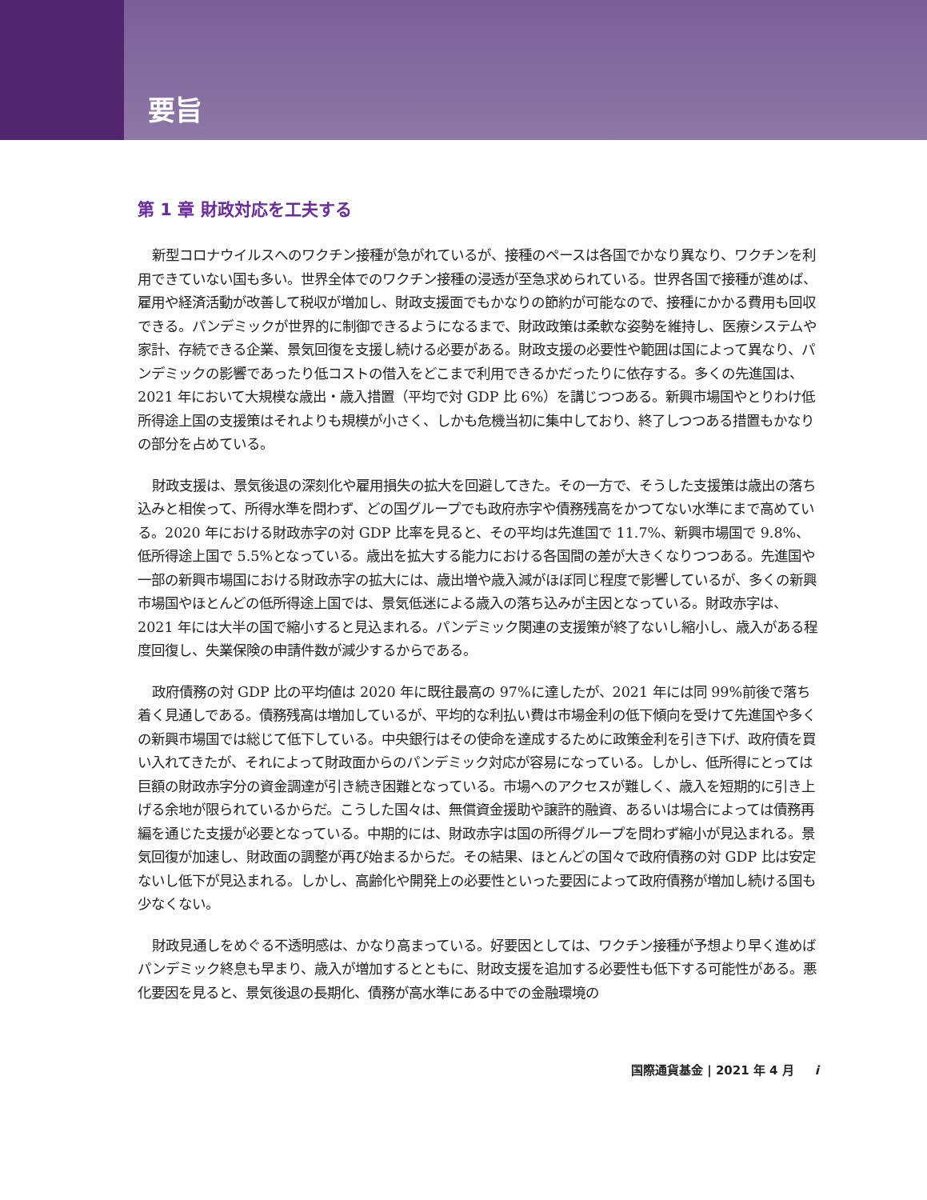要旨
第 1 章 財政対応を工夫する
新型コロナウイルスへのワクチン接種が急がれているが、接種のペースは各国でかなり異なり、ワクチンを利用できていない国も多い。世界全体でのワクチン接種の浸透が至急求められている。世界各国で接種が進めば、雇用や経済活動が改善して税収が増加し、財政支援面でもかなりの節約が可能なので、接種にかかる費用も回収できる。パンデミックが世界的に制御できるようになるまで、財政政策は柔軟な姿勢を維持し、医療システムや家計、存続できる企業、景気回復を支援し続ける必要がある。財政支援の必要性や範囲は国によって異なり、パンデミックの影響であったり低コストの借入をどこまで利用できるかだったりに依存する。多くの先進国は、2021 年において大規模な歳出・歳入措置（平均で対 GDP 比 6%）を講じつつある。新興市場国やとりわけ低所得途上国の支援策はそれよりも規模が小さく、しかも危機当初に集中しており、終了しつつある措置もかなりの部分を占めている。
財政支援は、景気後退の深刻化や雇用損失の拡大を回避してきた。その一方で、そうした支援策は歳出の落ち込みと相俟って、所得水準を問わず、どの国グループでも政府赤字や債務残高をかつてない水準にまで高めている。2020 年における財政赤字の対 GDP 比率を見ると、その平均は先進国で 11.7%、新興市場国で 9.8%、低所得途上国で 5.5%となっている。歳出を拡大する能力における各国間の差が大きくなりつつある。先進国や一部の新興市場国における財政赤字の拡大には、歳出増や歳入減がほぼ同じ程度で影響しているが、多くの新興市場国やほとんどの低所得途上国では、景気低迷による歳入の落ち込みが主因となっている。財政赤字は、2021 年には大半の国で縮小すると見込まれる。パンデミック関連の支援策が終了ないし縮小し、歳入がある程度回復し、失業保険の申請件数が減少するからである。
政府債務の対 GDP 比の平均値は 2020 年に既往最高の 97%に達したが、2021 年には同 99%前後で落ち着く見通しである。債務残高は増加しているが、平均的な利払い費は市場金利の低下傾向を受けて先進国や多くの新興市場国では総じて低下している。中央銀行はその使命を達成するために政策金利を引き下げ、政府債を買い入れてきたが、それによって財政面からのパンデミック対応が容易になっている。しかし、低所得にとっては巨額の財政赤字分の資金調達が引き続き困難となっている。市場へのアクセスが難しく、歳入を短期的に引き上げる余地が限られているからだ。こうした国々は、無償資金援助や譲許的融資、あるいは場合によっては債務再編を通じた支援が必要となっている。中期的には、財政赤字は国の所得グループを問わず縮小が見込まれる。景気回復が加速し、財政面の調整が再び始まるからだ。その結果、ほとんどの国々で政府債務の対 GDP 比は安定ないし低下が見込まれる。しかし、高齢化や開発上の必要性といった要因によって政府債務が増加し続ける国も少なくない。
財政見通しをめぐる不透明感は、かなり高まっている。好要因としては、ワクチン接種が予想より早く進めばパンデミック終息も早まり、歳入が増加するとともに、財政支援を追加する必要性も低下する可能性がある。悪化要因を見ると、景気後退の長期化、債務が高水準にある中での金融環境の
国際通貨基金 | 2021 年 4 月 i